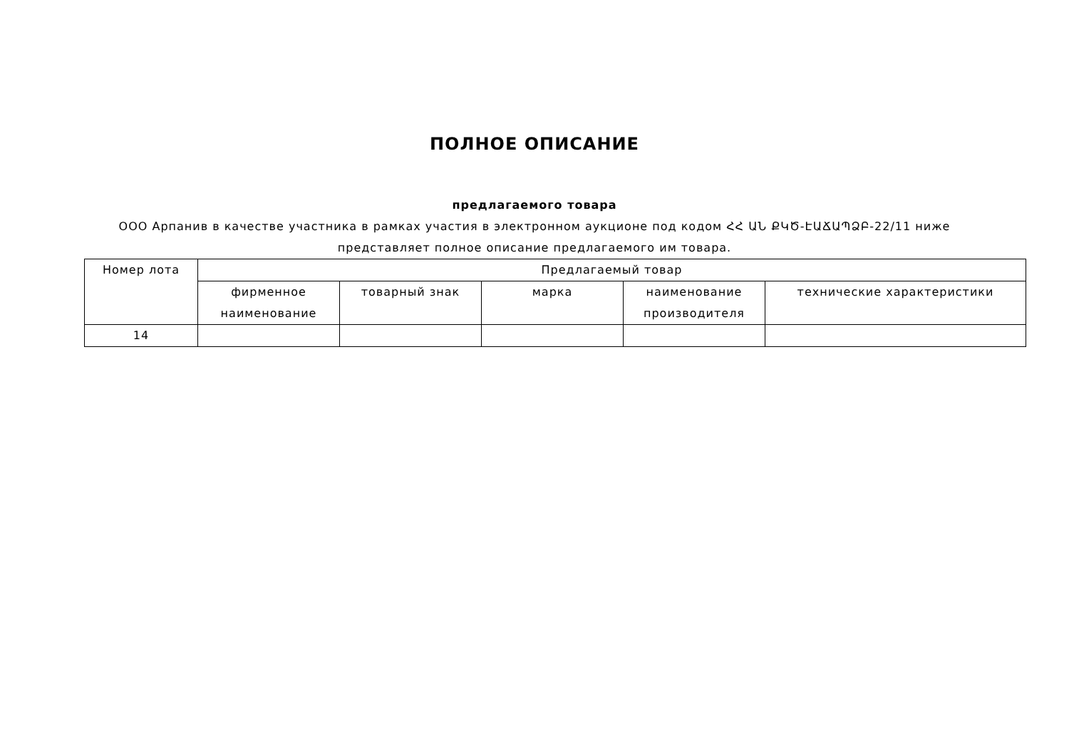ПОЛНОЕ ОПИСАНИЕ
предлагаемого товара
ООО Арпанив в качестве участника в рамках участия в электронном аукционе под кодом ՀՀ ԱՆ ՔԿԾ-ԷԱՃԱՊՁԲ-22/11 ниже представляет полное описание предлагаемого им товара.
| Номер лота | Предлагаемый товар | | | | |
| --- | --- | --- | --- | --- | --- |
| | фирменное наименование | товарный знак | марка | наименование производителя | технические характеристики |
| 14 | | | | | |